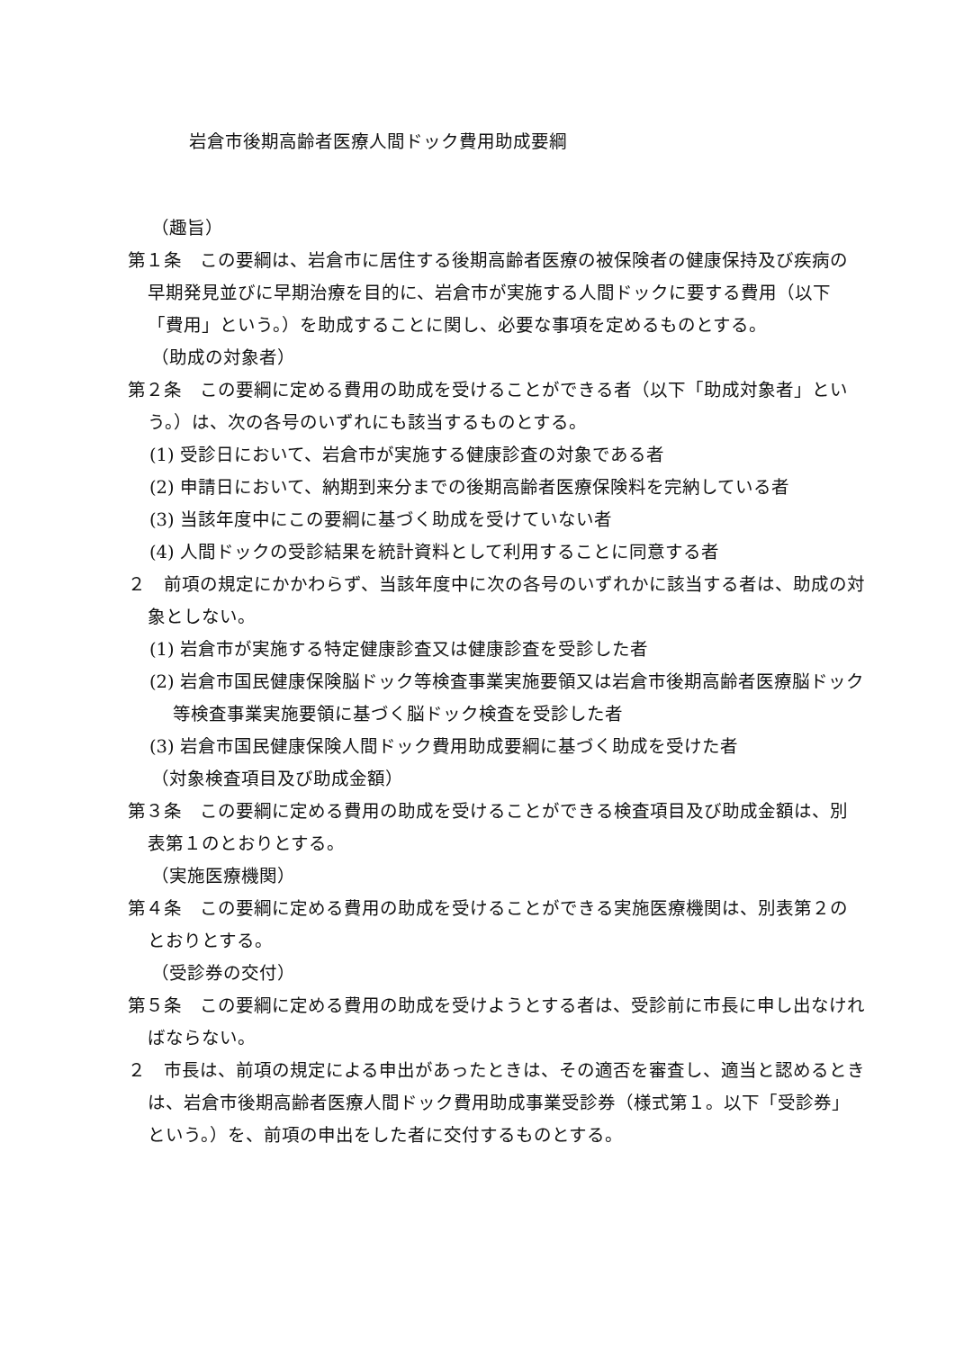岩倉市後期高齢者医療人間ドック費用助成要綱
（趣旨）
第１条　この要綱は、岩倉市に居住する後期高齢者医療の被保険者の健康保持及び疾病の早期発見並びに早期治療を目的に、岩倉市が実施する人間ドックに要する費用（以下「費用」という。）を助成することに関し、必要な事項を定めるものとする。
（助成の対象者）
第２条　この要綱に定める費用の助成を受けることができる者（以下「助成対象者」という。）は、次の各号のいずれにも該当するものとする。
(1) 受診日において、岩倉市が実施する健康診査の対象である者
(2) 申請日において、納期到来分までの後期高齢者医療保険料を完納している者
(3) 当該年度中にこの要綱に基づく助成を受けていない者
(4) 人間ドックの受診結果を統計資料として利用することに同意する者
２　前項の規定にかかわらず、当該年度中に次の各号のいずれかに該当する者は、助成の対象としない。
(1) 岩倉市が実施する特定健康診査又は健康診査を受診した者
(2) 岩倉市国民健康保険脳ドック等検査事業実施要領又は岩倉市後期高齢者医療脳ドック等検査事業実施要領に基づく脳ドック検査を受診した者
(3) 岩倉市国民健康保険人間ドック費用助成要綱に基づく助成を受けた者
（対象検査項目及び助成金額）
第３条　この要綱に定める費用の助成を受けることができる検査項目及び助成金額は、別表第１のとおりとする。
（実施医療機関）
第４条　この要綱に定める費用の助成を受けることができる実施医療機関は、別表第２のとおりとする。
（受診券の交付）
第５条　この要綱に定める費用の助成を受けようとする者は、受診前に市長に申し出なければならない。
２　市長は、前項の規定による申出があったときは、その適否を審査し、適当と認めるときは、岩倉市後期高齢者医療人間ドック費用助成事業受診券（様式第１。以下「受診券」という。）を、前項の申出をした者に交付するものとする。